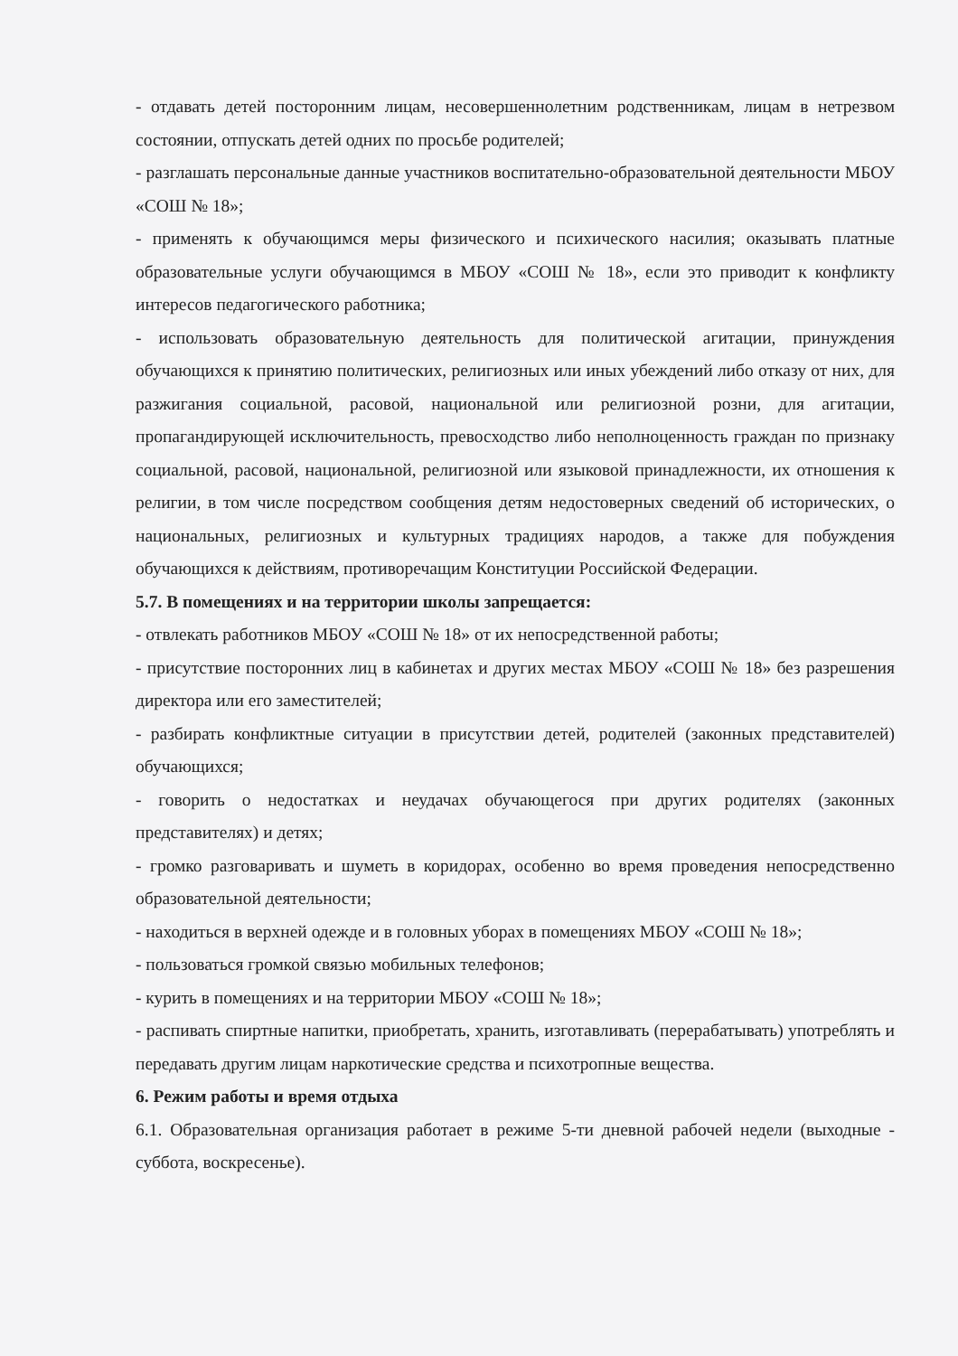- отдавать детей посторонним лицам, несовершеннолетним родственникам, лицам в нетрезвом состоянии, отпускать детей одних по просьбе родителей;
- разглашать персональные данные участников воспитательно-образовательной деятельности МБОУ «СОШ № 18»;
- применять к обучающимся меры физического и психического насилия; оказывать платные образовательные услуги обучающимся в МБОУ «СОШ № 18», если это приводит к конфликту интересов педагогического работника;
- использовать образовательную деятельность для политической агитации, принуждения обучающихся к принятию политических, религиозных или иных убеждений либо отказу от них, для разжигания социальной, расовой, национальной или религиозной розни, для агитации, пропагандирующей исключительность, превосходство либо неполноценность граждан по признаку социальной, расовой, национальной, религиозной или языковой принадлежности, их отношения к религии, в том числе посредством сообщения детям недостоверных сведений об исторических, о национальных, религиозных и культурных традициях народов, а также для побуждения обучающихся к действиям, противоречащим Конституции Российской Федерации.
5.7. В помещениях и на территории школы запрещается:
- отвлекать работников МБОУ «СОШ № 18» от их непосредственной работы;
- присутствие посторонних лиц в кабинетах и других местах МБОУ «СОШ № 18» без разрешения директора или его заместителей;
- разбирать конфликтные ситуации в присутствии детей, родителей (законных представителей) обучающихся;
- говорить о недостатках и неудачах обучающегося при других родителях (законных представителях) и детях;
- громко разговаривать и шуметь в коридорах, особенно во время проведения непосредственно образовательной деятельности;
- находиться в верхней одежде и в головных уборах в помещениях МБОУ «СОШ № 18»;
- пользоваться громкой связью мобильных телефонов;
- курить в помещениях и на территории МБОУ «СОШ № 18»;
- распивать спиртные напитки, приобретать, хранить, изготавливать (перерабатывать) употреблять и передавать другим лицам наркотические средства и психотропные вещества.
6. Режим работы и время отдыха
6.1. Образовательная организация работает в режиме 5-ти дневной рабочей недели (выходные - суббота, воскресенье).